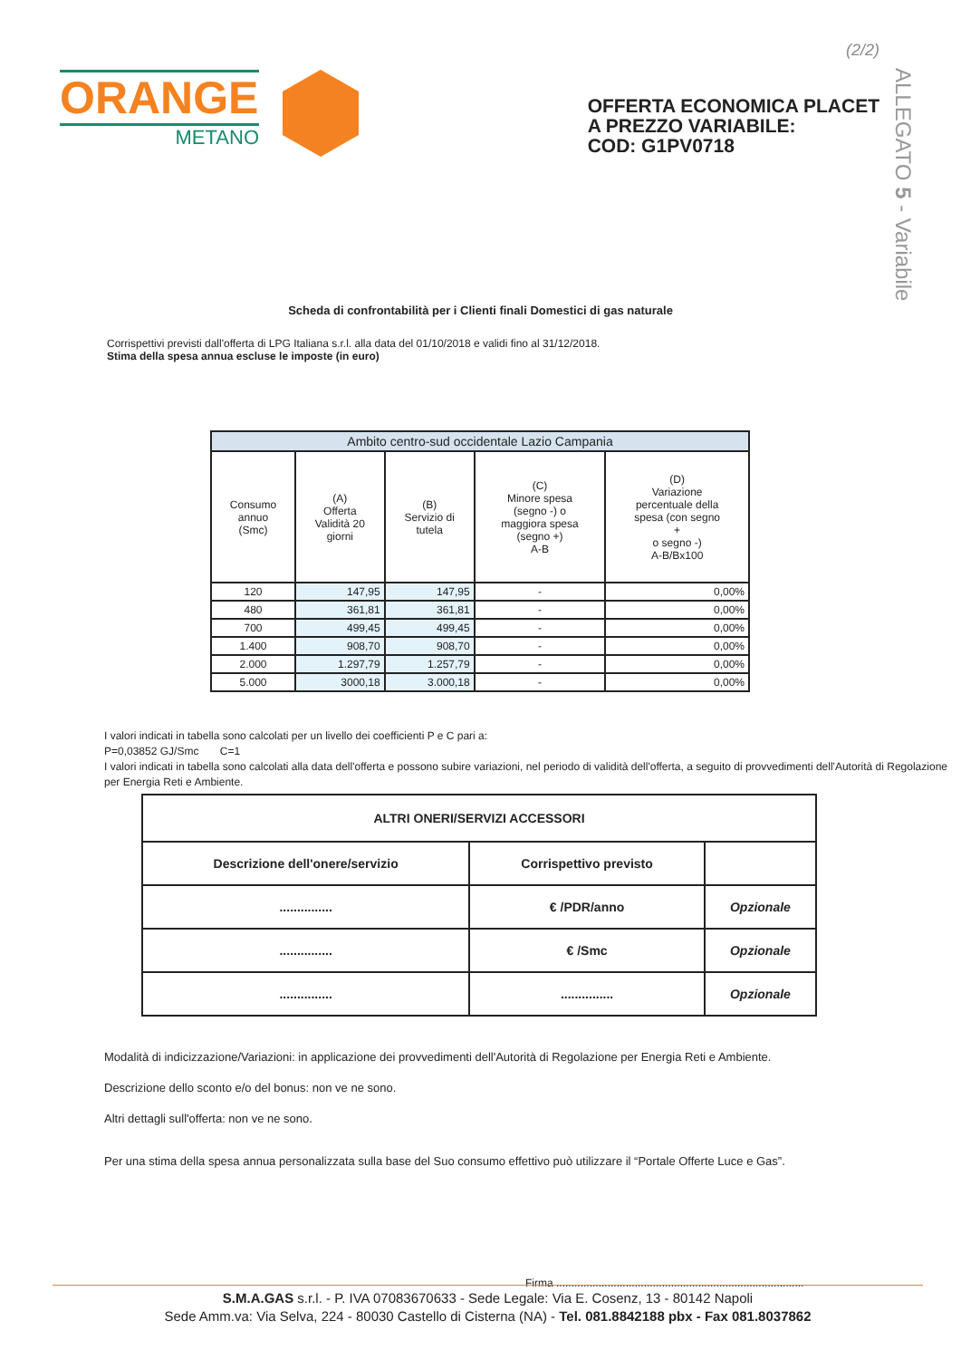ORANGE
METANO
(2/2)
OFFERTA ECONOMICA PLACET
A PREZZO VARIABILE:
COD: G1PV0718
ALLEGATO 5 - Variabile
Scheda di confrontabilità per i Clienti finali Domestici di gas naturale
Corrispettivi previsti dall'offerta di LPG Italiana s.r.l. alla data del 01/10/2018 e validi fino al 31/12/2018.
Stima della spesa annua escluse le imposte (in euro)
| Ambito centro-sud occidentale Lazio Campania | | | | |
| --- | --- | --- | --- | --- |
| Consumo annuo (Smc) | (A) Offerta Validità 20 giorni | (B) Servizio di tutela | (C) Minore spesa (segno -) o maggiora spesa (segno +) A-B | (D) Variazione percentuale della spesa (con segno + o segno -) A-B/Bx100 |
| 120 | 147,95 | 147,95 | - | 0,00% |
| 480 | 361,81 | 361,81 | - | 0,00% |
| 700 | 499,45 | 499,45 | - | 0,00% |
| 1.400 | 908,70 | 908,70 | - | 0,00% |
| 2.000 | 1.297,79 | 1.257,79 | - | 0,00% |
| 5.000 | 3000,18 | 3.000,18 | - | 0,00% |
I valori indicati in tabella sono calcolati per un livello dei coefficienti P e C pari a:
P=0,03852 GJ/Smc C=1
I valori indicati in tabella sono calcolati alla data dell'offerta e possono subire variazioni, nel periodo di validità dell'offerta, a seguito di provvedimenti dell'Autorità di Regolazione per Energia Reti e Ambiente.
| ALTRI ONERI/SERVIZI ACCESSORI | | |
| --- | --- | --- |
| Descrizione dell'onere/servizio | Corrispettivo previsto | |
| ............... | € /PDR/anno | Opzionale |
| ............... | € /Smc | Opzionale |
| ............... | ............... | Opzionale |
Modalità di indicizzazione/Variazioni: in applicazione dei provvedimenti dell'Autorità di Regolazione per Energia Reti e Ambiente.
Descrizione dello sconto e/o del bonus: non ve ne sono.
Altri dettagli sull'offerta: non ve ne sono.
Per una stima della spesa annua personalizzata sulla base del Suo consumo effettivo può utilizzare il “Portale Offerte Luce e Gas”.
Firma ..................................................................................
S.M.A.GAS s.r.l. - P. IVA 07083670633 - Sede Legale: Via E. Cosenz, 13 - 80142 Napoli
Sede Amm.va: Via Selva, 224 - 80030 Castello di Cisterna (NA) - Tel. 081.8842188 pbx - Fax 081.8037862